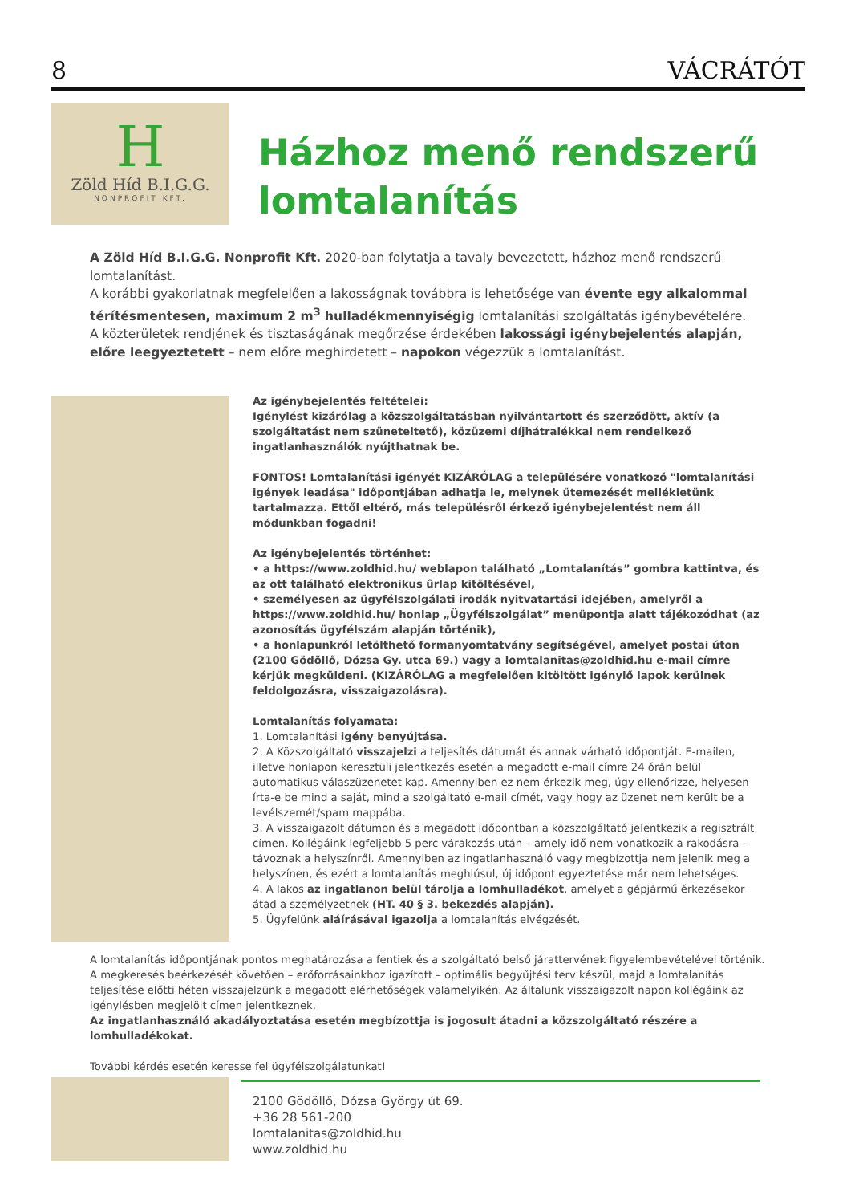8 VÁCRÁTÓT
H
Zöld Híd B.I.G.G.
NONPROFIT KFT.
Házhoz menő rendszerű lomtalanítás
A Zöld Híd B.I.G.G. Nonprofit Kft. 2020-ban folytatja a tavaly bevezetett, házhoz menő rendszerű lomtalanítást.
A korábbi gyakorlatnak megfelelően a lakosságnak továbbra is lehetősége van évente egy alkalommal térítésmentesen, maximum 2 m<sup>3</sup> hulladékmennyiségig lomtalanítási szolgáltatás igénybevételére.
A közterületek rendjének és tisztaságának megőrzése érdekében lakossági igénybejelentés alapján, előre leegyeztetett – nem előre meghirdetett – napokon végezzük a lomtalanítást.
Az igénybejelentés feltételei:
Igénylést kizárólag a közszolgáltatásban nyilvántartott és szerződött, aktív (a szolgáltatást nem szüneteltető), közüzemi díjhátralékkal nem rendelkező ingatlanhasználók nyújthatnak be.
FONTOS! Lomtalanítási igényét KIZÁRÓLAG a településére vonatkozó "lomtalanítási igények leadása" időpontjában adhatja le, melynek ütemezését mellékletünk tartalmazza. Ettől eltérő, más településről érkező igénybejelentést nem áll módunkban fogadni!
Az igénybejelentés történhet:
• a https://www.zoldhid.hu/ weblapon található „Lomtalanítás” gombra kattintva, és az ott található elektronikus űrlap kitöltésével,
• személyesen az ügyfélszolgálati irodák nyitvatartási idejében, amelyről a https://www.zoldhid.hu/ honlap „Ügyfélszolgálat” menüpontja alatt tájékozódhat (az azonosítás ügyfélszám alapján történik),
• a honlapunkról letölthető formanyomtatvány segítségével, amelyet postai úton (2100 Gödöllő, Dózsa Gy. utca 69.) vagy a lomtalanitas@zoldhid.hu e-mail címre kérjük megküldeni. (KIZÁRÓLAG a megfelelően kitöltött igénylő lapok kerülnek feldolgozásra, visszaigazolásra).
Lomtalanítás folyamata:
1. Lomtalanítási igény benyújtása.
2. A Közszolgáltató visszajelzi a teljesítés dátumát és annak várható időpontját. E-mailen, illetve honlapon keresztüli jelentkezés esetén a megadott e-mail címre 24 órán belül automatikus válaszüzenetet kap. Amennyiben ez nem érkezik meg, úgy ellenőrizze, helyesen írta-e be mind a saját, mind a szolgáltató e-mail címét, vagy hogy az üzenet nem került be a levélszemét/spam mappába.
3. A visszaigazolt dátumon és a megadott időpontban a közszolgáltató jelentkezik a regisztrált címen. Kollégáink legfeljebb 5 perc várakozás után – amely idő nem vonatkozik a rakodásra – távoznak a helyszínről. Amennyiben az ingatlanhasználó vagy megbízottja nem jelenik meg a helyszínen, és ezért a lomtalanítás meghiúsul, új időpont egyeztetése már nem lehetséges.
4. A lakos az ingatlanon belül tárolja a lomhulladékot, amelyet a gépjármű érkezésekor átad a személyzetnek (HT. 40 § 3. bekezdés alapján).
5. Ügyfelünk aláírásával igazolja a lomtalanítás elvégzését.
A lomtalanítás időpontjának pontos meghatározása a fentiek és a szolgáltató belső járattervének figyelembevételével történik. A megkeresés beérkezését követően – erőforrásainkhoz igazított – optimális begyűjtési terv készül, majd a lomtalanítás teljesítése előtti héten visszajelzünk a megadott elérhetőségek valamelyikén. Az általunk visszaigazolt napon kollégáink az igénylésben megjelölt címen jelentkeznek.
Az ingatlanhasználó akadályoztatása esetén megbízottja is jogosult átadni a közszolgáltató részére a lomhulladékokat.
További kérdés esetén keresse fel ügyfélszolgálatunkat!
2100 Gödöllő, Dózsa György út 69.
+36 28 561-200
lomtalanitas@zoldhid.hu
www.zoldhid.hu